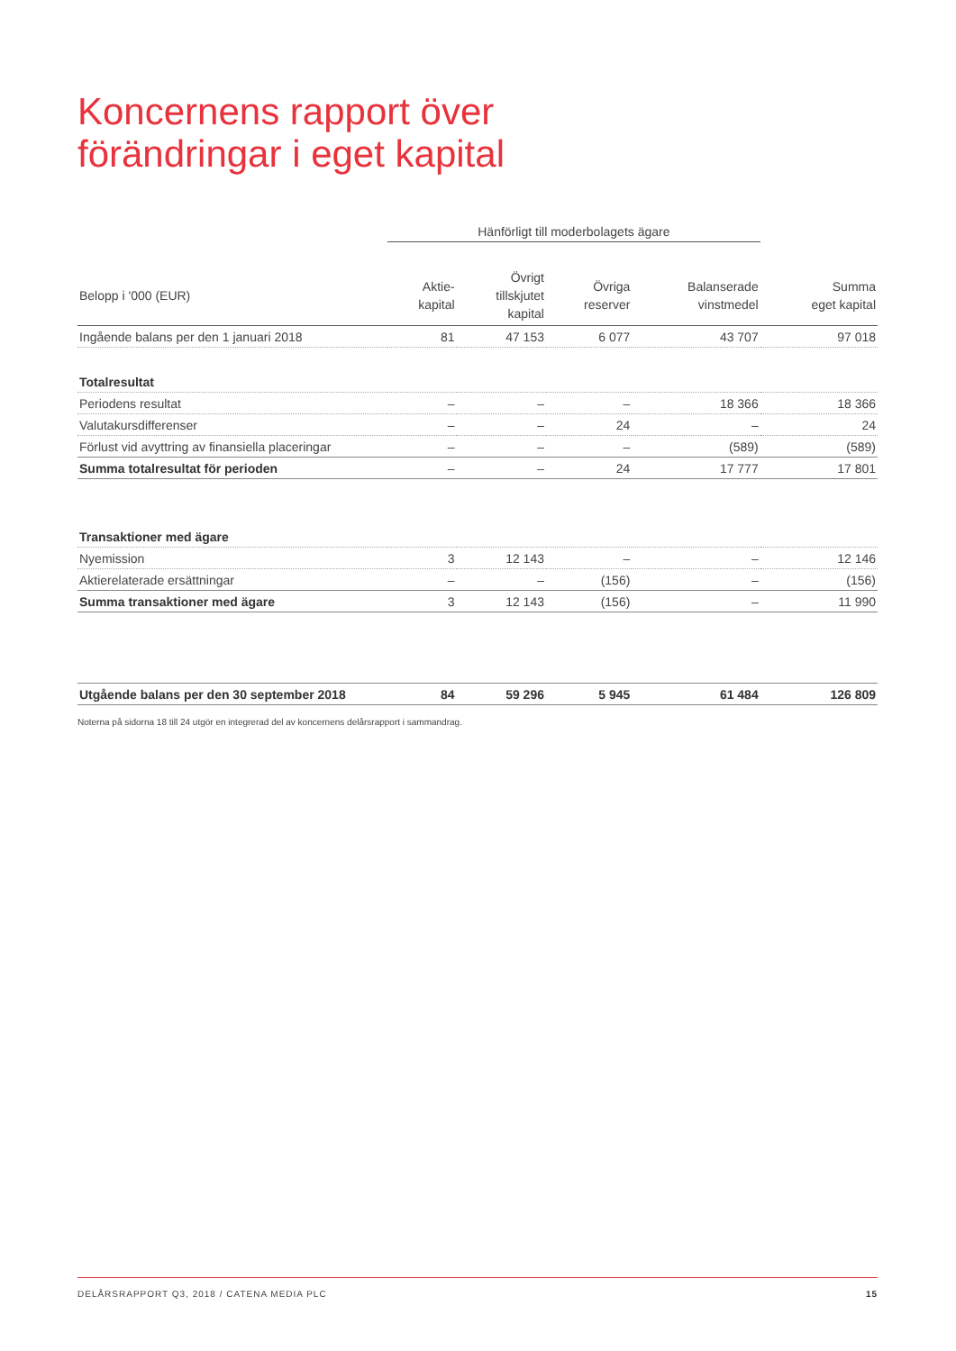Koncernens rapport över
förändringar i eget kapital
| | Hänförligt till moderbolagets ägare | | | | |
| --- | --- | --- | --- | --- | --- |
| Belopp i '000 (EUR) | Aktie- kapital | Övrigt tillskjutet kapital | Övriga reserver | Balanserade vinstmedel | Summa eget kapital |
| Ingående balans per den 1 januari 2018 | 81 | 47 153 | 6 077 | 43 707 | 97 018 |
| Totalresultat | | | | | |
| Periodens resultat | – | – | – | 18 366 | 18 366 |
| Valutakursdifferenser | – | – | 24 | – | 24 |
| Förlust vid avyttring av finansiella placeringar | – | – | – | (589) | (589) |
| Summa totalresultat för perioden | – | – | 24 | 17 777 | 17 801 |
| Transaktioner med ägare | | | | | |
| Nyemission | 3 | 12 143 | – | – | 12 146 |
| Aktierelaterade ersättningar | – | – | (156) | – | (156) |
| Summa transaktioner med ägare | 3 | 12 143 | (156) | – | 11 990 |
| Utgående balans per den 30 september 2018 | 84 | 59 296 | 5 945 | 61 484 | 126 809 |
Noterna på sidorna 18 till 24 utgör en integrerad del av koncernens delårsrapport i sammandrag.
DELÅRSRAPPORT Q3, 2018 / CATENA MEDIA PLC 15